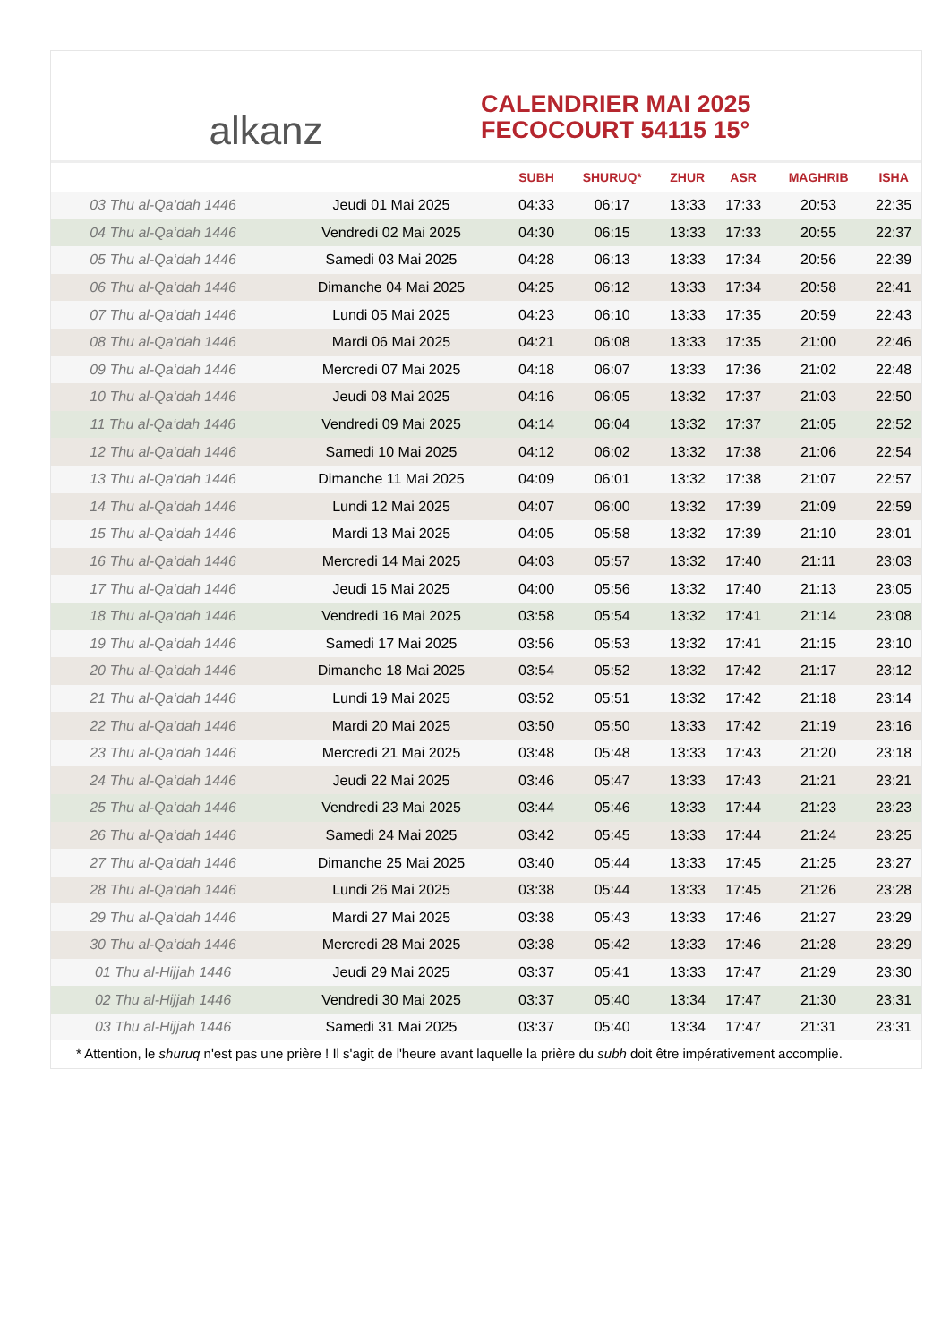alkanz
CALENDRIER MAI 2025
FECOCOURT 54115 15°
| | | SUBH | SHURUQ* | ZHUR | ASR | MAGHRIB | ISHA |
| --- | --- | --- | --- | --- | --- | --- | --- |
| 03 Thu al-Qa‘dah 1446 | Jeudi 01 Mai 2025 | 04:33 | 06:17 | 13:33 | 17:33 | 20:53 | 22:35 |
| 04 Thu al-Qa‘dah 1446 | Vendredi 02 Mai 2025 | 04:30 | 06:15 | 13:33 | 17:33 | 20:55 | 22:37 |
| 05 Thu al-Qa‘dah 1446 | Samedi 03 Mai 2025 | 04:28 | 06:13 | 13:33 | 17:34 | 20:56 | 22:39 |
| 06 Thu al-Qa‘dah 1446 | Dimanche 04 Mai 2025 | 04:25 | 06:12 | 13:33 | 17:34 | 20:58 | 22:41 |
| 07 Thu al-Qa‘dah 1446 | Lundi 05 Mai 2025 | 04:23 | 06:10 | 13:33 | 17:35 | 20:59 | 22:43 |
| 08 Thu al-Qa‘dah 1446 | Mardi 06 Mai 2025 | 04:21 | 06:08 | 13:33 | 17:35 | 21:00 | 22:46 |
| 09 Thu al-Qa‘dah 1446 | Mercredi 07 Mai 2025 | 04:18 | 06:07 | 13:33 | 17:36 | 21:02 | 22:48 |
| 10 Thu al-Qa‘dah 1446 | Jeudi 08 Mai 2025 | 04:16 | 06:05 | 13:32 | 17:37 | 21:03 | 22:50 |
| 11 Thu al-Qa‘dah 1446 | Vendredi 09 Mai 2025 | 04:14 | 06:04 | 13:32 | 17:37 | 21:05 | 22:52 |
| 12 Thu al-Qa‘dah 1446 | Samedi 10 Mai 2025 | 04:12 | 06:02 | 13:32 | 17:38 | 21:06 | 22:54 |
| 13 Thu al-Qa‘dah 1446 | Dimanche 11 Mai 2025 | 04:09 | 06:01 | 13:32 | 17:38 | 21:07 | 22:57 |
| 14 Thu al-Qa‘dah 1446 | Lundi 12 Mai 2025 | 04:07 | 06:00 | 13:32 | 17:39 | 21:09 | 22:59 |
| 15 Thu al-Qa‘dah 1446 | Mardi 13 Mai 2025 | 04:05 | 05:58 | 13:32 | 17:39 | 21:10 | 23:01 |
| 16 Thu al-Qa‘dah 1446 | Mercredi 14 Mai 2025 | 04:03 | 05:57 | 13:32 | 17:40 | 21:11 | 23:03 |
| 17 Thu al-Qa‘dah 1446 | Jeudi 15 Mai 2025 | 04:00 | 05:56 | 13:32 | 17:40 | 21:13 | 23:05 |
| 18 Thu al-Qa‘dah 1446 | Vendredi 16 Mai 2025 | 03:58 | 05:54 | 13:32 | 17:41 | 21:14 | 23:08 |
| 19 Thu al-Qa‘dah 1446 | Samedi 17 Mai 2025 | 03:56 | 05:53 | 13:32 | 17:41 | 21:15 | 23:10 |
| 20 Thu al-Qa‘dah 1446 | Dimanche 18 Mai 2025 | 03:54 | 05:52 | 13:32 | 17:42 | 21:17 | 23:12 |
| 21 Thu al-Qa‘dah 1446 | Lundi 19 Mai 2025 | 03:52 | 05:51 | 13:32 | 17:42 | 21:18 | 23:14 |
| 22 Thu al-Qa‘dah 1446 | Mardi 20 Mai 2025 | 03:50 | 05:50 | 13:33 | 17:42 | 21:19 | 23:16 |
| 23 Thu al-Qa‘dah 1446 | Mercredi 21 Mai 2025 | 03:48 | 05:48 | 13:33 | 17:43 | 21:20 | 23:18 |
| 24 Thu al-Qa‘dah 1446 | Jeudi 22 Mai 2025 | 03:46 | 05:47 | 13:33 | 17:43 | 21:21 | 23:21 |
| 25 Thu al-Qa‘dah 1446 | Vendredi 23 Mai 2025 | 03:44 | 05:46 | 13:33 | 17:44 | 21:23 | 23:23 |
| 26 Thu al-Qa‘dah 1446 | Samedi 24 Mai 2025 | 03:42 | 05:45 | 13:33 | 17:44 | 21:24 | 23:25 |
| 27 Thu al-Qa‘dah 1446 | Dimanche 25 Mai 2025 | 03:40 | 05:44 | 13:33 | 17:45 | 21:25 | 23:27 |
| 28 Thu al-Qa‘dah 1446 | Lundi 26 Mai 2025 | 03:38 | 05:44 | 13:33 | 17:45 | 21:26 | 23:28 |
| 29 Thu al-Qa‘dah 1446 | Mardi 27 Mai 2025 | 03:38 | 05:43 | 13:33 | 17:46 | 21:27 | 23:29 |
| 30 Thu al-Qa‘dah 1446 | Mercredi 28 Mai 2025 | 03:38 | 05:42 | 13:33 | 17:46 | 21:28 | 23:29 |
| 01 Thu al-Hijjah 1446 | Jeudi 29 Mai 2025 | 03:37 | 05:41 | 13:33 | 17:47 | 21:29 | 23:30 |
| 02 Thu al-Hijjah 1446 | Vendredi 30 Mai 2025 | 03:37 | 05:40 | 13:34 | 17:47 | 21:30 | 23:31 |
| 03 Thu al-Hijjah 1446 | Samedi 31 Mai 2025 | 03:37 | 05:40 | 13:34 | 17:47 | 21:31 | 23:31 |
* Attention, le shuruq n'est pas une prière ! Il s'agit de l'heure avant laquelle la prière du subh doit être impérativement accomplie.